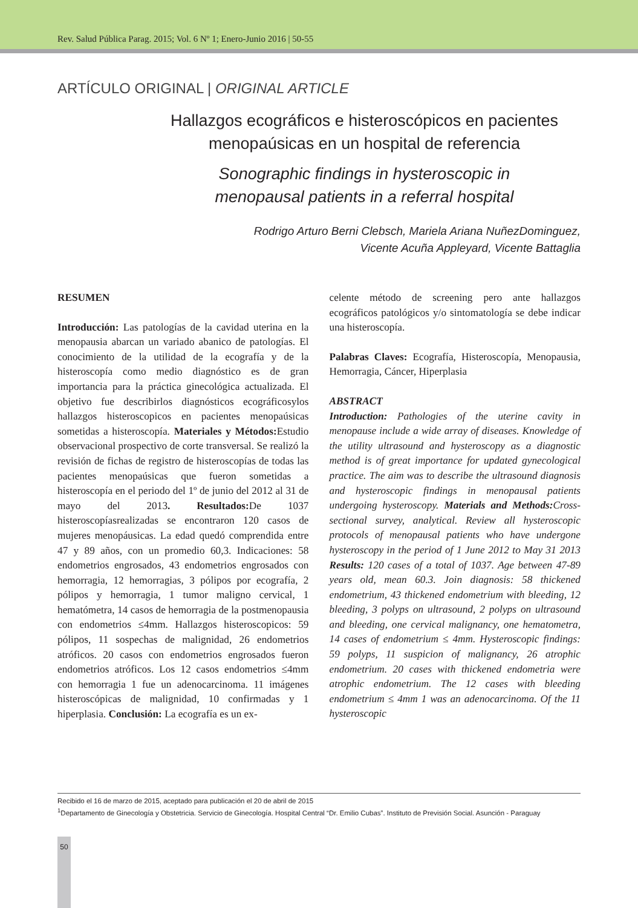Rev. Salud Pública Parag. 2015; Vol. 6 Nº 1; Enero-Junio 2016 | 50-55
ARTÍCULO ORIGINAL | ORIGINAL ARTICLE
Hallazgos ecográficos e histeroscópicos en pacientes
menopaúsicas en un hospital de referencia
Sonographic findings in hysteroscopic in
menopausal patients in a referral hospital
Rodrigo Arturo Berni Clebsch, Mariela Ariana NuñezDominguez,
Vicente Acuña Appleyard, Vicente Battaglia
RESUMEN
Introducción: Las patologías de la cavidad uterina en la menopausia abarcan un variado abanico de patologías. El conocimiento de la utilidad de la ecografía y de la histeroscopía como medio diagnóstico es de gran importancia para la práctica ginecológica actualizada. El objetivo fue describirlos diagnósticos ecográficosylos hallazgos histeroscopicos en pacientes menopaúsicas sometidas a histeroscopía. Materiales y Métodos: Estudio observacional prospectivo de corte transversal. Se realizó la revisión de fichas de registro de histeroscopías de todas las pacientes menopaúsicas que fueron sometidas a histeroscopía en el periodo del 1º de junio del 2012 al 31 de mayo del 2013. Resultados: De 1037 histeroscopíasrealizadas se encontraron 120 casos de mujeres menopáusicas. La edad quedó comprendida entre 47 y 89 años, con un promedio 60,3. Indicaciones: 58 endometrios engrosados, 43 endometrios engrosados con hemorragia, 12 hemorragias, 3 pólipos por ecografía, 2 pólipos y hemorragia, 1 tumor maligno cervical, 1 hematómetra, 14 casos de hemorragia de la postmenopausia con endometrios ≤4mm. Hallazgos histeroscopicos: 59 pólipos, 11 sospechas de malignidad, 26 endometrios atróficos. 20 casos con endometrios engrosados fueron endometrios atróficos. Los 12 casos endometrios ≤4mm con hemorragia 1 fue un adenocarcinoma. 11 imágenes histeroscópicas de malignidad, 10 confirmadas y 1 hiperplasia. Conclusión: La ecografía es un ex-
celente método de screening pero ante hallazgos ecográficos patológicos y/o sintomatología se debe indicar una histeroscopía.
Palabras Claves: Ecografía, Histeroscopía, Menopausia, Hemorragia, Cáncer, Hiperplasia
ABSTRACT
Introduction: Pathologies of the uterine cavity in menopause include a wide array of diseases. Knowledge of the utility ultrasound and hysteroscopy as a diagnostic method is of great importance for updated gynecological practice. The aim was to describe the ultrasound diagnosis and hysteroscopic findings in menopausal patients undergoing hysteroscopy. Materials and Methods: Cross-sectional survey, analytical. Review all hysteroscopic protocols of menopausal patients who have undergone hysteroscopy in the period of 1 June 2012 to May 31 2013 Results: 120 cases of a total of 1037. Age between 47-89 years old, mean 60.3. Join diagnosis: 58 thickened endometrium, 43 thickened endometrium with bleeding, 12 bleeding, 3 polyps on ultrasound, 2 polyps on ultrasound and bleeding, one cervical malignancy, one hematometra, 14 cases of endometrium ≤ 4mm. Hysteroscopic findings: 59 polyps, 11 suspicion of malignancy, 26 atrophic endometrium. 20 cases with thickened endometria were atrophic endometrium. The 12 cases with bleeding endometrium ≤ 4mm 1 was an adenocarcinoma. Of the 11 hysteroscopic
Recibido el 16 de marzo de 2015, aceptado para publicación el 20 de abril de 2015
<sup>1</sup> Departamento de Ginecología y Obstetricia. Servicio de Ginecología. Hospital Central “Dr. Emilio Cubas”. Instituto de Previsión Social. Asunción - Paraguay
50